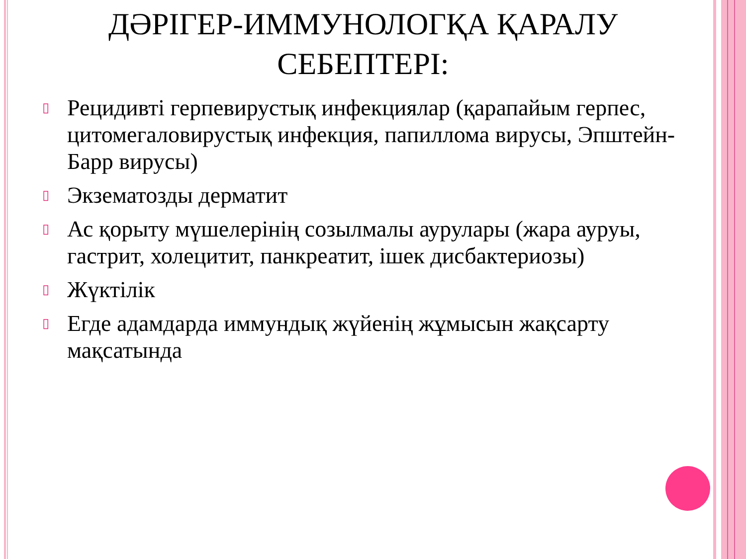ДӘРІГЕР-ИММУНОЛОГҚА ҚАРАЛУ
СЕБЕПТЕРІ:
▯ Рецидивті герпевирустық инфекциялар (қарапайым герпес, цитомегаловирустық инфекция, папиллома вирусы, Эпштейн-Барр вирусы)
▯ Экзематозды дерматит
▯ Ас қорыту мүшелерінің созылмалы аурулары (жара ауруы, гастрит, холецитит, панкреатит, ішек дисбактериозы)
▯ Жүктілік
▯ Егде адамдарда иммундық жүйенің жұмысын жақсарту мақсатында